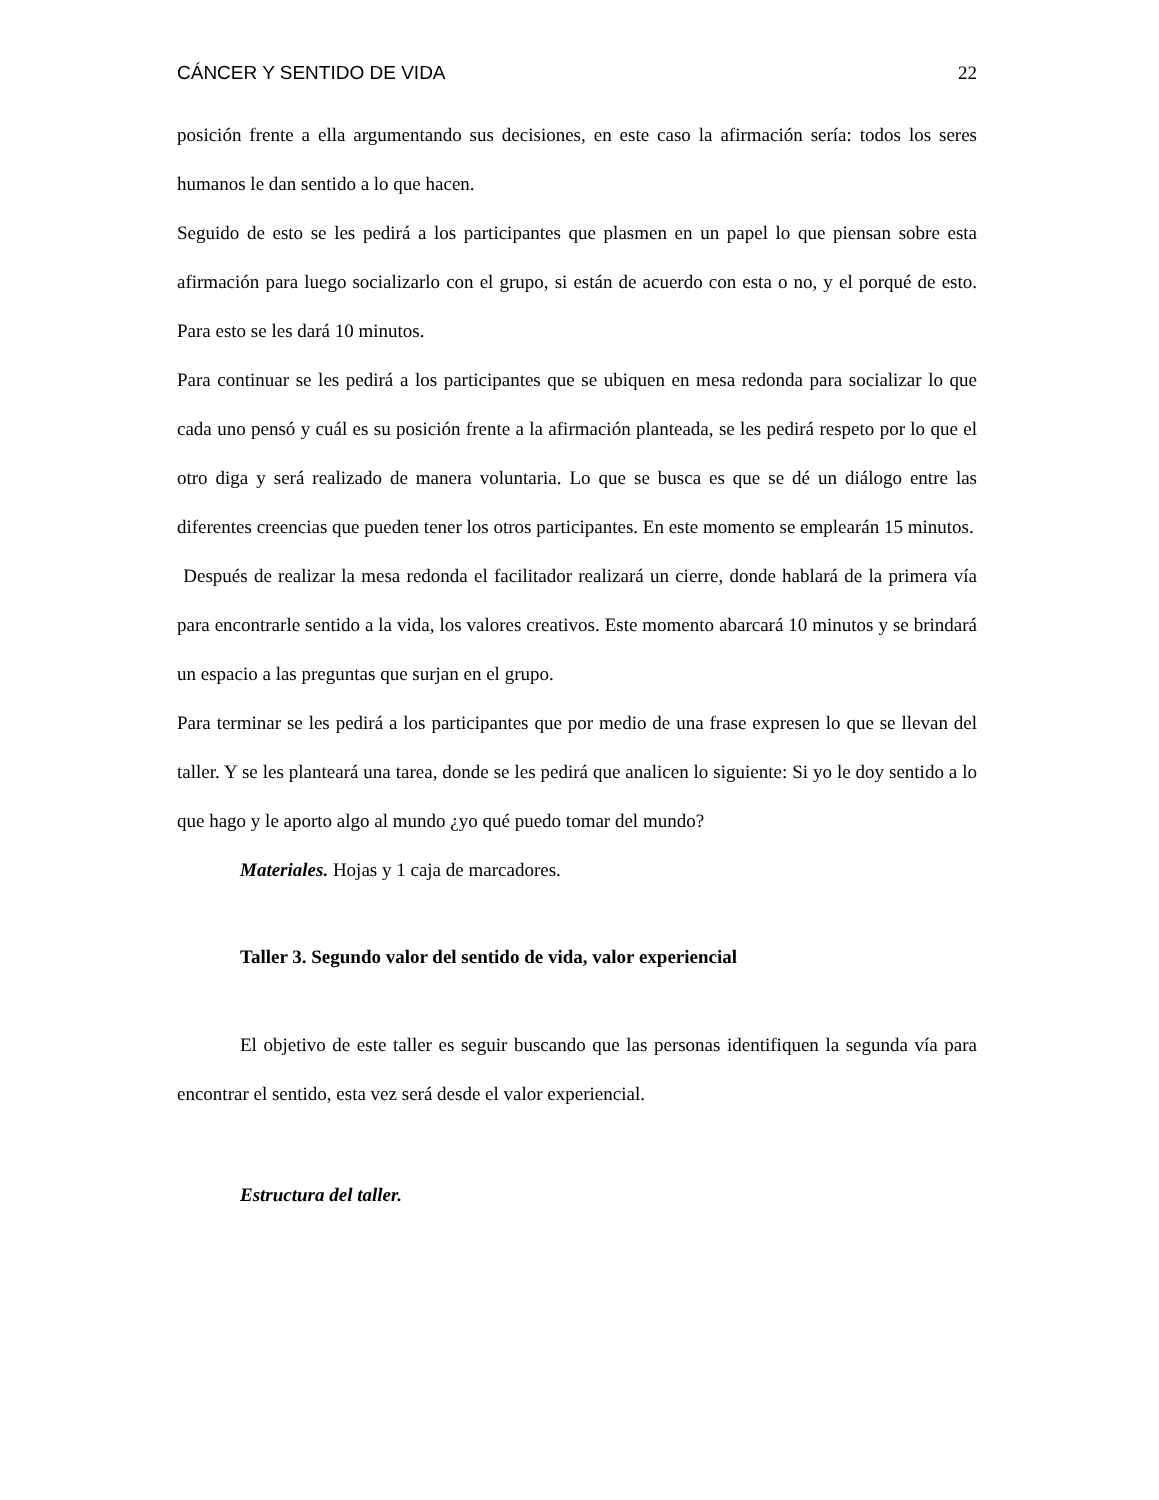CÁNCER Y SENTIDO DE VIDA 22
posición frente a ella argumentando sus decisiones, en este caso la afirmación sería: todos los seres humanos le dan sentido a lo que hacen.
Seguido de esto se les pedirá a los participantes que plasmen en un papel lo que piensan sobre esta afirmación para luego socializarlo con el grupo, si están de acuerdo con esta o no, y el porqué de esto. Para esto se les dará 10 minutos.
Para continuar se les pedirá a los participantes que se ubiquen en mesa redonda para socializar lo que cada uno pensó y cuál es su posición frente a la afirmación planteada, se les pedirá respeto por lo que el otro diga y será realizado de manera voluntaria. Lo que se busca es que se dé un diálogo entre las diferentes creencias que pueden tener los otros participantes. En este momento se emplearán 15 minutos.
Después de realizar la mesa redonda el facilitador realizará un cierre, donde hablará de la primera vía para encontrarle sentido a la vida, los valores creativos. Este momento abarcará 10 minutos y se brindará un espacio a las preguntas que surjan en el grupo.
Para terminar se les pedirá a los participantes que por medio de una frase expresen lo que se llevan del taller. Y se les planteará una tarea, donde se les pedirá que analicen lo siguiente: Si yo le doy sentido a lo que hago y le aporto algo al mundo ¿yo qué puedo tomar del mundo?
Materiales. Hojas y 1 caja de marcadores.
Taller 3. Segundo valor del sentido de vida, valor experiencial
El objetivo de este taller es seguir buscando que las personas identifiquen la segunda vía para encontrar el sentido, esta vez será desde el valor experiencial.
Estructura del taller.